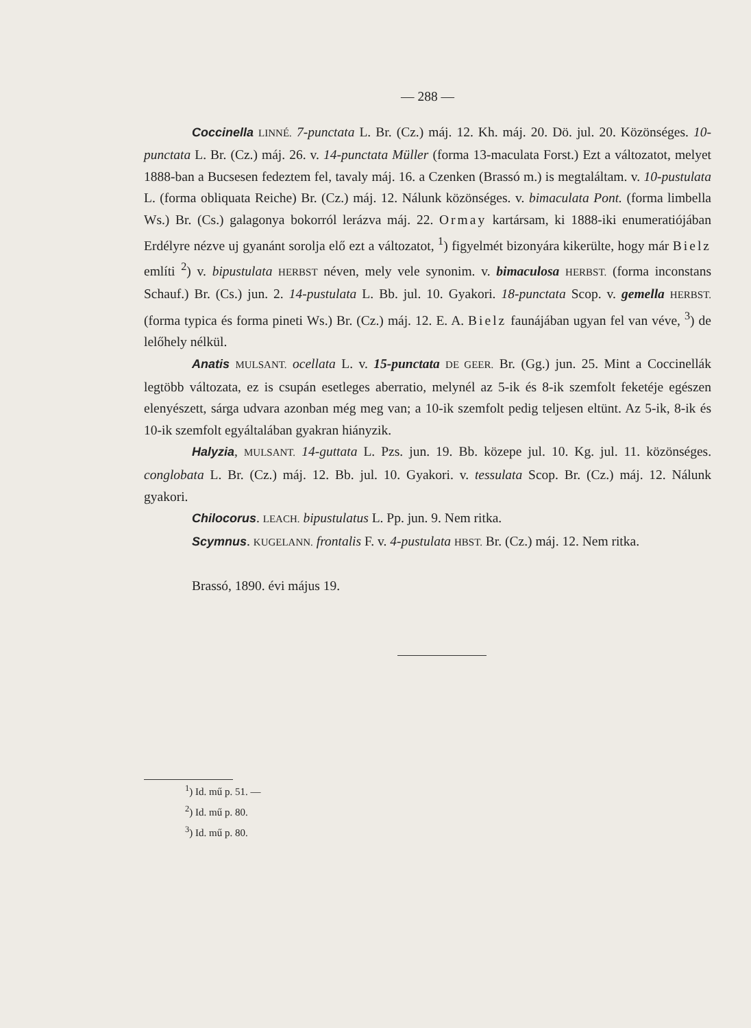— 288 —
Coccinella LINNÉ. 7-punctata L. Br. (Cz.) máj. 12. Kh. máj. 20. Dö. jul. 20. Közönséges. 10-punctata L. Br. (Cz.) máj. 26. v. 14-punctata Müller (forma 13-maculata Forst.) Ezt a változatot, melyet 1888-ban a Bucsesen fedeztem fel, tavaly máj. 16. a Czenken (Brassó m.) is megtaláltam. v. 10-pustulata L. (forma obliquata Reiche) Br. (Cz.) máj. 12. Nálunk közönséges. v. bimaculata Pont. (forma limbella Ws.) Br. (Cs.) galagonya bokorról lerázva máj. 22. Ormay kartársam, ki 1888-iki enumeratiójában Erdélyre nézve uj gyanánt sorolja elő ezt a változatot, <sup>1</sup>) figyelmét bizonyára kikerülte, hogy már Bielz említi <sup>2</sup>) v. bipustulata HERBST néven, mely vele synonim. v. bimaculosa HERBST. (forma inconstans Schauf.) Br. (Cs.) jun. 2. 14-pustulata L. Bb. jul. 10. Gyakori. 18-punctata Scop. v. gemella HERBST. (forma typica és forma pineti Ws.) Br. (Cz.) máj. 12. E. A. Bielz faunájában ugyan fel van véve, <sup>3</sup>) de lelőhely nélkül.
Anatis MULSANT. ocellata L. v. 15-punctata DE GEER. Br. (Gg.) jun. 25. Mint a Coccinellák legtöbb változata, ez is csupán esetleges aberratio, melynél az 5-ik és 8-ik szemfolt feketéje egészen elenyészett, sárga udvara azonban még meg van; a 10-ik szemfolt pedig teljesen eltünt. Az 5-ik, 8-ik és 10-ik szemfolt egyáltalában gyakran hiányzik.
Halyzia, MULSANT. 14-guttata L. Pzs. jun. 19. Bb. közepe jul. 10. Kg. jul. 11. közönséges. conglobata L. Br. (Cz.) máj. 12. Bb. jul. 10. Gyakori. v. tessulata Scop. Br. (Cz.) máj. 12. Nálunk gyakori.
Chilocorus. LEACH. bipustulatus L. Pp. jun. 9. Nem ritka.
Scymnus. KUGELANN. frontalis F. v. 4-pustulata HBST. Br. (Cz.) máj. 12. Nem ritka.
Brassó, 1890. évi május 19.
<sup>1</sup>) Id. mű p. 51. —
<sup>2</sup>) Id. mű p. 80.
<sup>3</sup>) Id. mű p. 80.